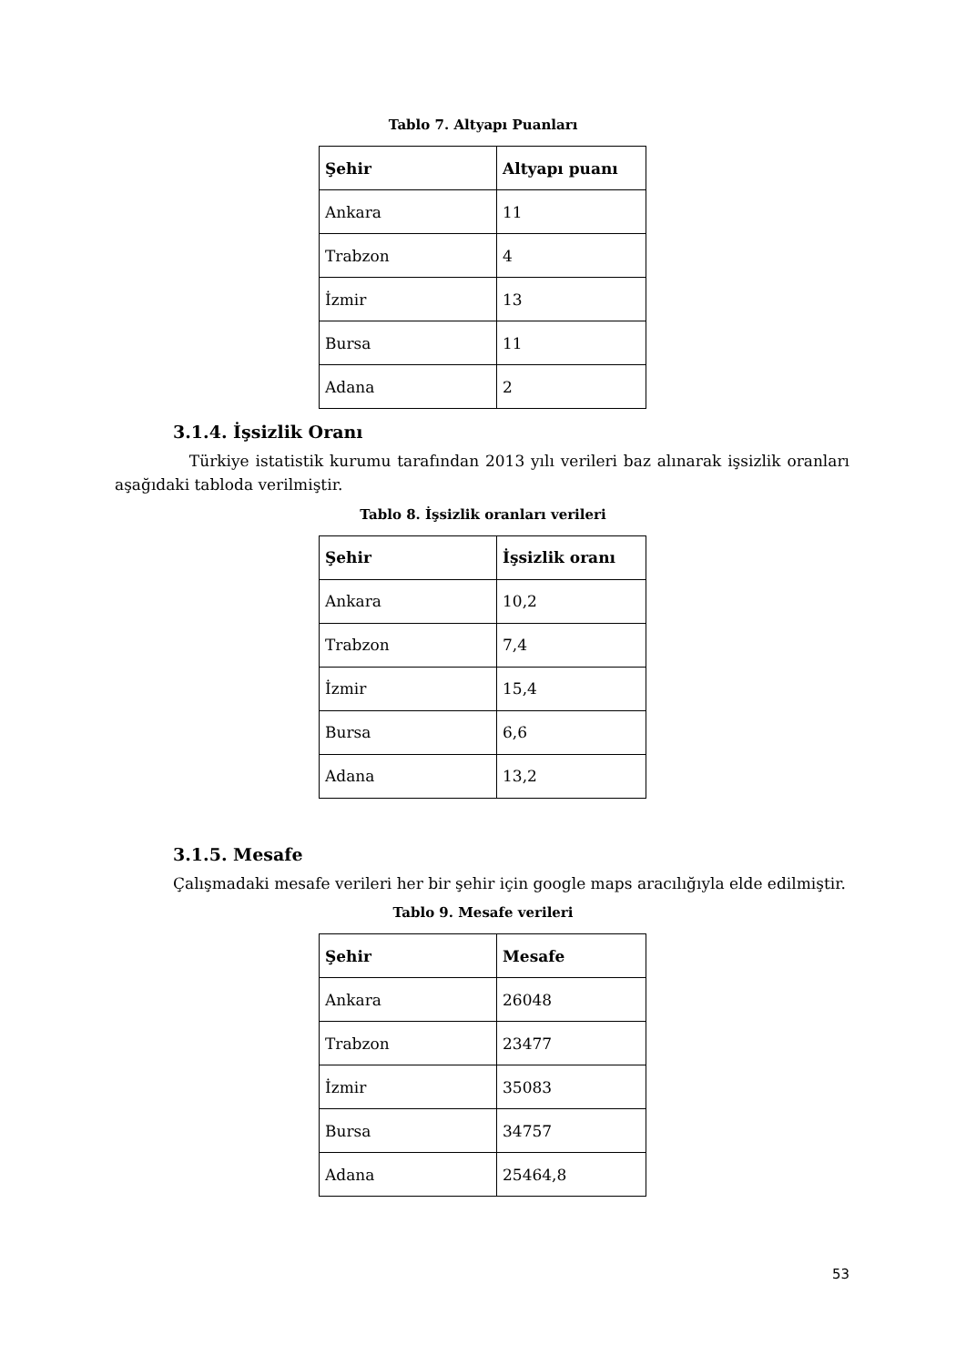Tablo 7. Altyapı Puanları
| Şehir | Altyapı puanı |
| --- | --- |
| Ankara | 11 |
| Trabzon | 4 |
| İzmir | 13 |
| Bursa | 11 |
| Adana | 2 |
3.1.4. İşsizlik Oranı
Türkiye istatistik kurumu tarafından 2013 yılı verileri baz alınarak işsizlik oranları aşağıdaki tabloda verilmiştir.
Tablo 8. İşsizlik oranları verileri
| Şehir | İşsizlik oranı |
| --- | --- |
| Ankara | 10,2 |
| Trabzon | 7,4 |
| İzmir | 15,4 |
| Bursa | 6,6 |
| Adana | 13,2 |
3.1.5. Mesafe
Çalışmadaki mesafe verileri her bir şehir için google maps aracılığıyla elde edilmiştir.
Tablo 9. Mesafe verileri
| Şehir | Mesafe |
| --- | --- |
| Ankara | 26048 |
| Trabzon | 23477 |
| İzmir | 35083 |
| Bursa | 34757 |
| Adana | 25464,8 |
53